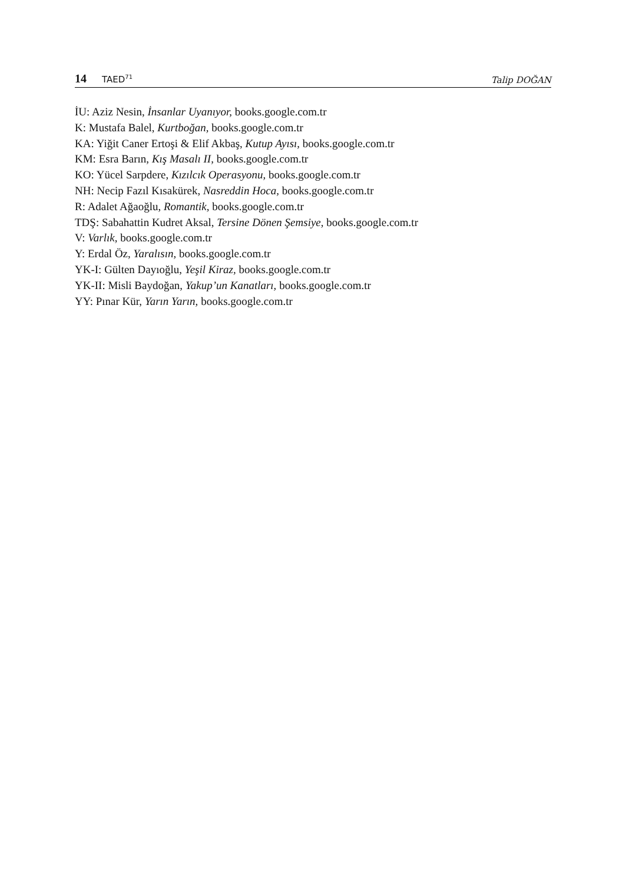14 TAED<sup>71</sup>
Talip DOĞAN
İU: Aziz Nesin, İnsanlar Uyanıyor, books.google.com.tr
K: Mustafa Balel, Kurtboğan, books.google.com.tr
KA: Yiğit Caner Ertoşi & Elif Akbaş, Kutup Ayısı, books.google.com.tr
KM: Esra Barın, Kış Masalı II, books.google.com.tr
KO: Yücel Sarpdere, Kızılcık Operasyonu, books.google.com.tr
NH: Necip Fazıl Kısakürek, Nasreddin Hoca, books.google.com.tr
R: Adalet Ağaoğlu, Romantik, books.google.com.tr
TDŞ: Sabahattin Kudret Aksal, Tersine Dönen Şemsiye, books.google.com.tr
V: Varlık, books.google.com.tr
Y: Erdal Öz, Yaralısın, books.google.com.tr
YK-I: Gülten Dayıoğlu, Yeşil Kiraz, books.google.com.tr
YK-II: Misli Baydoğan, Yakup’un Kanatları, books.google.com.tr
YY: Pınar Kür, Yarın Yarın, books.google.com.tr